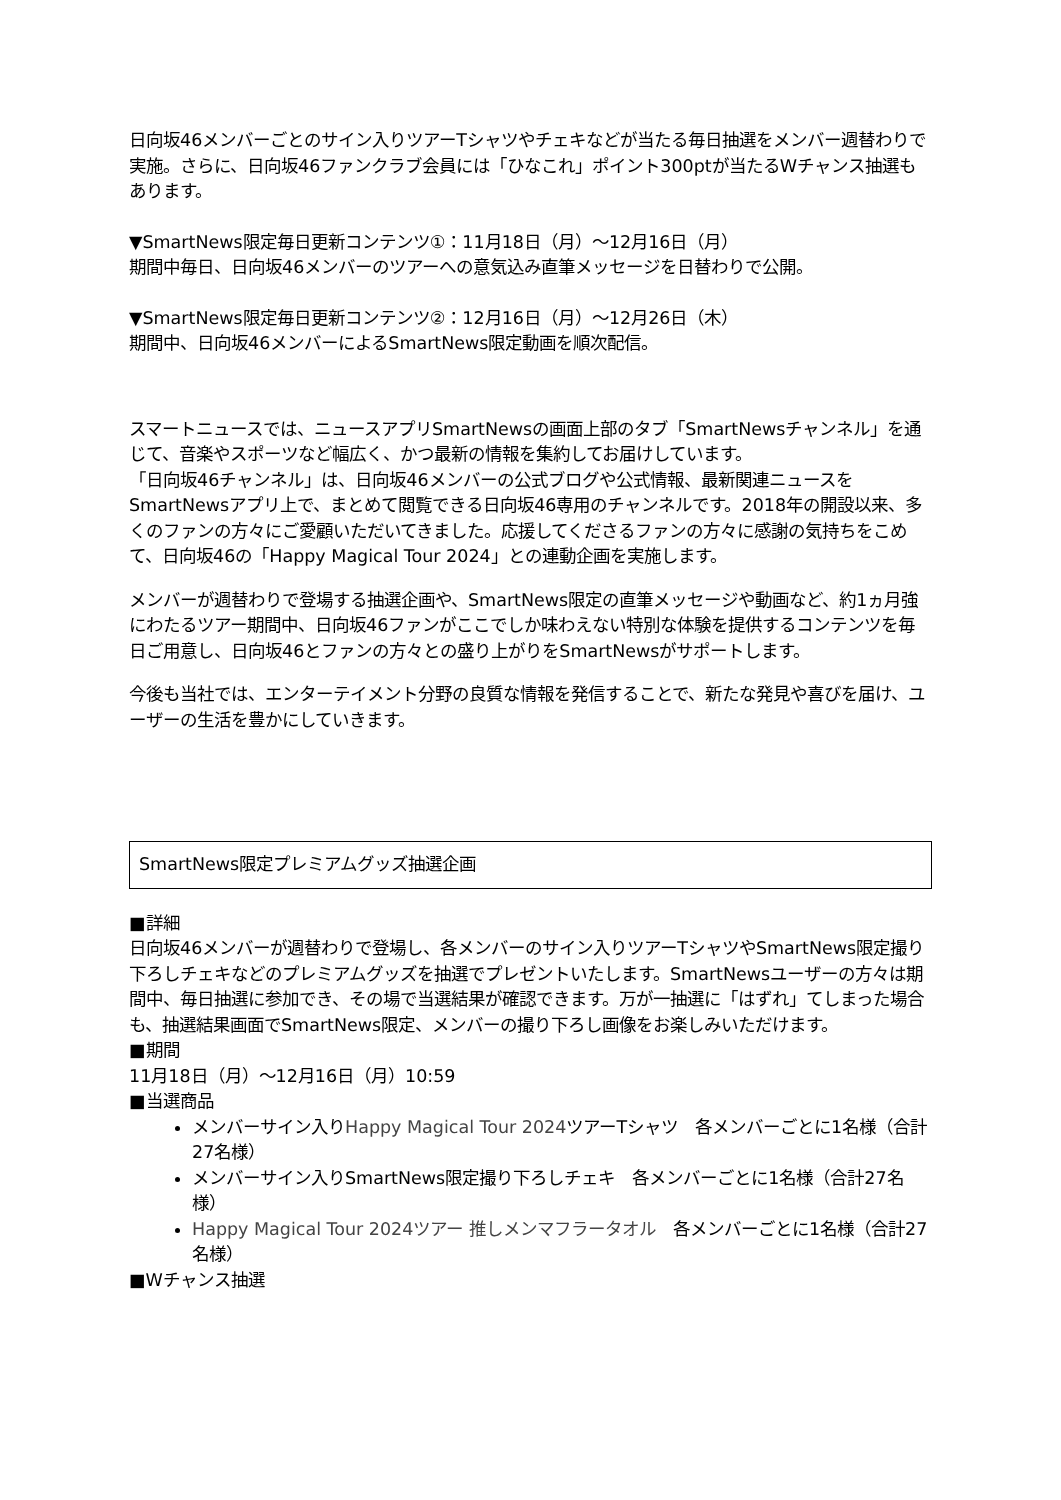日向坂46メンバーごとのサイン入りツアーTシャツやチェキなどが当たる毎日抽選をメンバー週替わりで実施。さらに、日向坂46ファンクラブ会員には「ひなこれ」ポイント300ptが当たるWチャンス抽選もあります。
▼SmartNews限定毎日更新コンテンツ①：11月18日（月）〜12月16日（月）
期間中毎日、日向坂46メンバーのツアーへの意気込み直筆メッセージを日替わりで公開。
▼SmartNews限定毎日更新コンテンツ②：12月16日（月）〜12月26日（木）
期間中、日向坂46メンバーによるSmartNews限定動画を順次配信。
スマートニュースでは、ニュースアプリSmartNewsの画面上部のタブ「SmartNewsチャンネル」を通じて、音楽やスポーツなど幅広く、かつ最新の情報を集約してお届けしています。
「日向坂46チャンネル」は、日向坂46メンバーの公式ブログや公式情報、最新関連ニュースをSmartNewsアプリ上で、まとめて閲覧できる日向坂46専用のチャンネルです。2018年の開設以来、多くのファンの方々にご愛顧いただいてきました。応援してくださるファンの方々に感謝の気持ちをこめて、日向坂46の「Happy Magical Tour 2024」との連動企画を実施します。
メンバーが週替わりで登場する抽選企画や、SmartNews限定の直筆メッセージや動画など、約1ヵ月強にわたるツアー期間中、日向坂46ファンがここでしか味わえない特別な体験を提供するコンテンツを毎日ご用意し、日向坂46とファンの方々との盛り上がりをSmartNewsがサポートします。
今後も当社では、エンターテイメント分野の良質な情報を発信することで、新たな発見や喜びを届け、ユーザーの生活を豊かにしていきます。
SmartNews限定プレミアムグッズ抽選企画
■詳細
日向坂46メンバーが週替わりで登場し、各メンバーのサイン入りツアーTシャツやSmartNews限定撮り下ろしチェキなどのプレミアムグッズを抽選でプレゼントいたします。SmartNewsユーザーの方々は期間中、毎日抽選に参加でき、その場で当選結果が確認できます。万が一抽選に「はずれ」てしまった場合も、抽選結果画面でSmartNews限定、メンバーの撮り下ろし画像をお楽しみいただけます。
■期間
11月18日（月）〜12月16日（月）10:59
■当選商品
メンバーサイン入りHappy Magical Tour 2024ツアーTシャツ　各メンバーごとに1名様（合計27名様）
メンバーサイン入りSmartNews限定撮り下ろしチェキ　各メンバーごとに1名様（合計27名様）
Happy Magical Tour 2024ツアー 推しメンマフラータオル　各メンバーごとに1名様（合計27名様）
■Wチャンス抽選